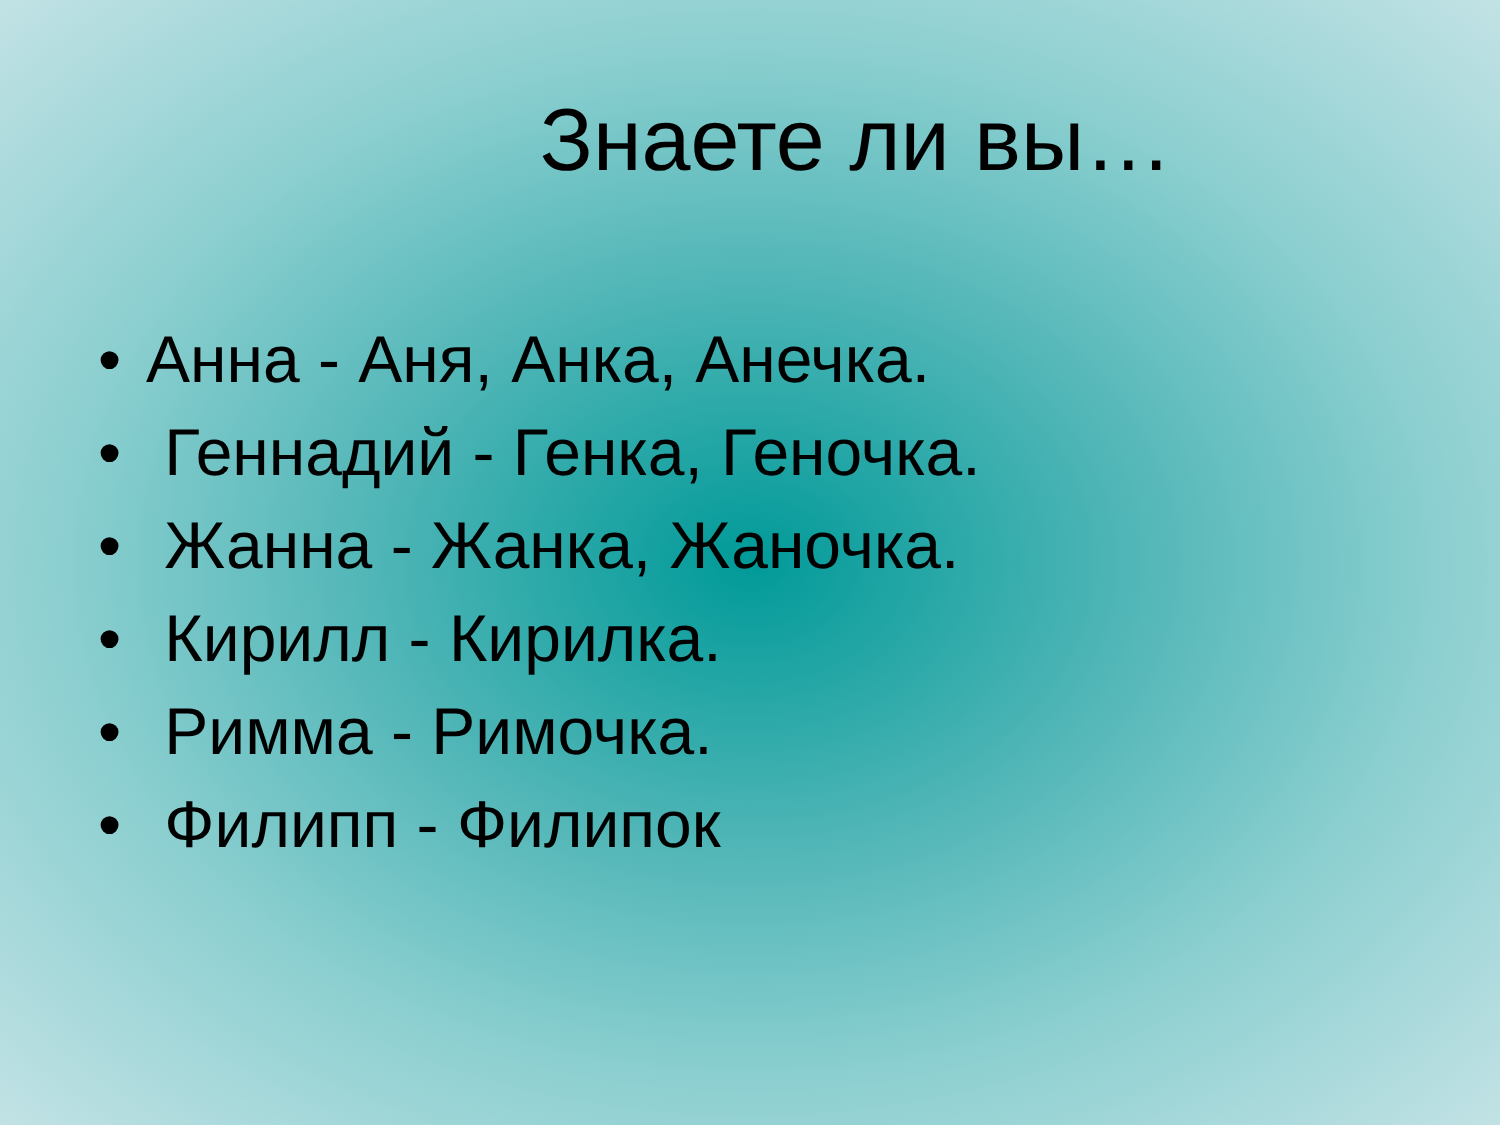Знаете ли вы…
• Анна - Аня, Анка, Анечка.
• Геннадий - Генка, Геночка.
• Жанна - Жанка, Жаночка.
• Кирилл - Кирилка.
• Римма - Римочка.
• Филипп - Филипок